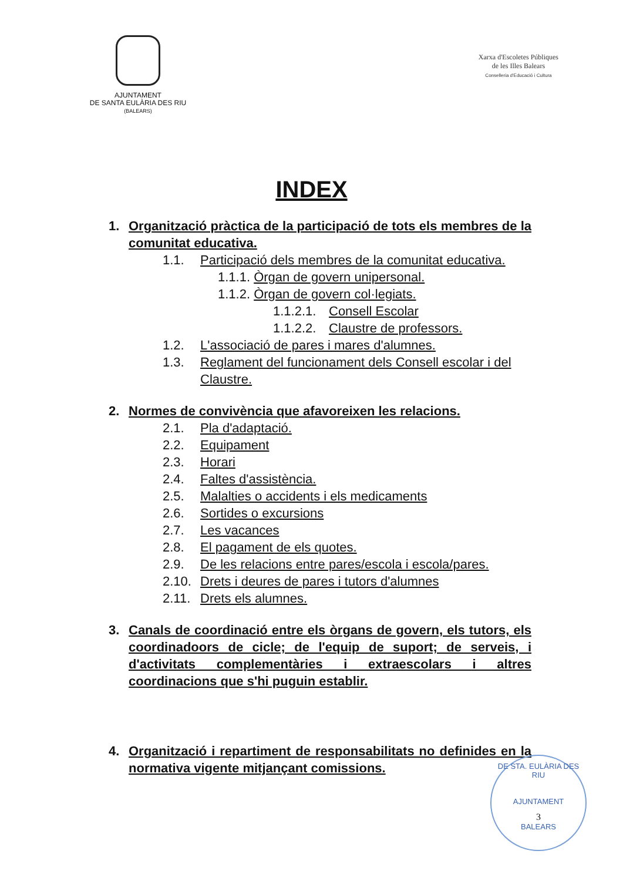AJUNTAMENT
DE SANTA EULÀRIA DES RIU
(BALEARS)
Xarxa d'Escoletes Públiques
de les Illes Balears
Conselleria d'Educació i Cultura
INDEX
1. Organització pràctica de la participació de tots els membres de la comunitat educativa.
1.1. Participació dels membres de la comunitat educativa.
1.1.1. Òrgan de govern unipersonal.
1.1.2. Òrgan de govern col·legiats.
1.1.2.1.
Consell Escolar
1.1.2.2.
Claustre de professors.
1.2. L'associació de pares i mares d'alumnes.
1.3. Reglament del funcionament dels Consell escolar i del Claustre.
2. Normes de convivència que afavoreixen les relacions.
2.1. Pla d'adaptació.
2.2. Equipament
2.3. Horari
2.4. Faltes d'assistència.
2.5. Malalties o accidents i els medicaments
2.6. Sortides o excursions
2.7. Les vacances
2.8. El pagament de els quotes.
2.9. De les relacions entre pares/escola i escola/pares.
2.10.
Drets i deures de pares i tutors d'alumnes
2.11.
Drets els alumnes.
3. Canals de coordinació entre els òrgans de govern, els tutors, els coordinadoors de cicle; de l'equip de suport; de serveis, i d'activitats complementàries i extraescolars i altres coordinacions que s'hi puguin establir.
4. Organització i repartiment de responsabilitats no definides en la normativa vigente mitjançant comissions.
DE STA. EULÀRIA DES RIU
AJUNTAMENT
3
BALEARS